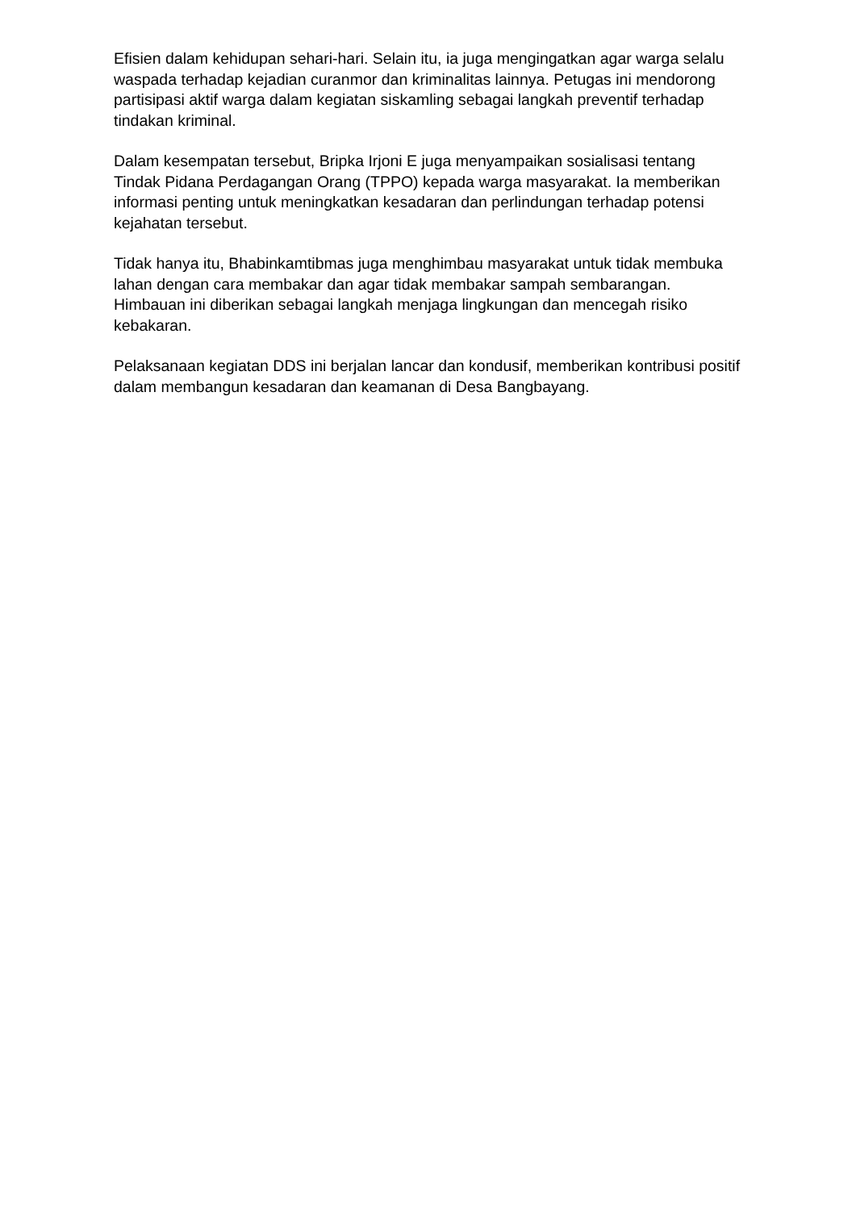Efisien dalam kehidupan sehari-hari. Selain itu, ia juga mengingatkan agar warga selalu waspada terhadap kejadian curanmor dan kriminalitas lainnya. Petugas ini mendorong partisipasi aktif warga dalam kegiatan siskamling sebagai langkah preventif terhadap tindakan kriminal.
Dalam kesempatan tersebut, Bripka Irjoni E juga menyampaikan sosialisasi tentang Tindak Pidana Perdagangan Orang (TPPO) kepada warga masyarakat. Ia memberikan informasi penting untuk meningkatkan kesadaran dan perlindungan terhadap potensi kejahatan tersebut.
Tidak hanya itu, Bhabinkamtibmas juga menghimbau masyarakat untuk tidak membuka lahan dengan cara membakar dan agar tidak membakar sampah sembarangan. Himbauan ini diberikan sebagai langkah menjaga lingkungan dan mencegah risiko kebakaran.
Pelaksanaan kegiatan DDS ini berjalan lancar dan kondusif, memberikan kontribusi positif dalam membangun kesadaran dan keamanan di Desa Bangbayang.